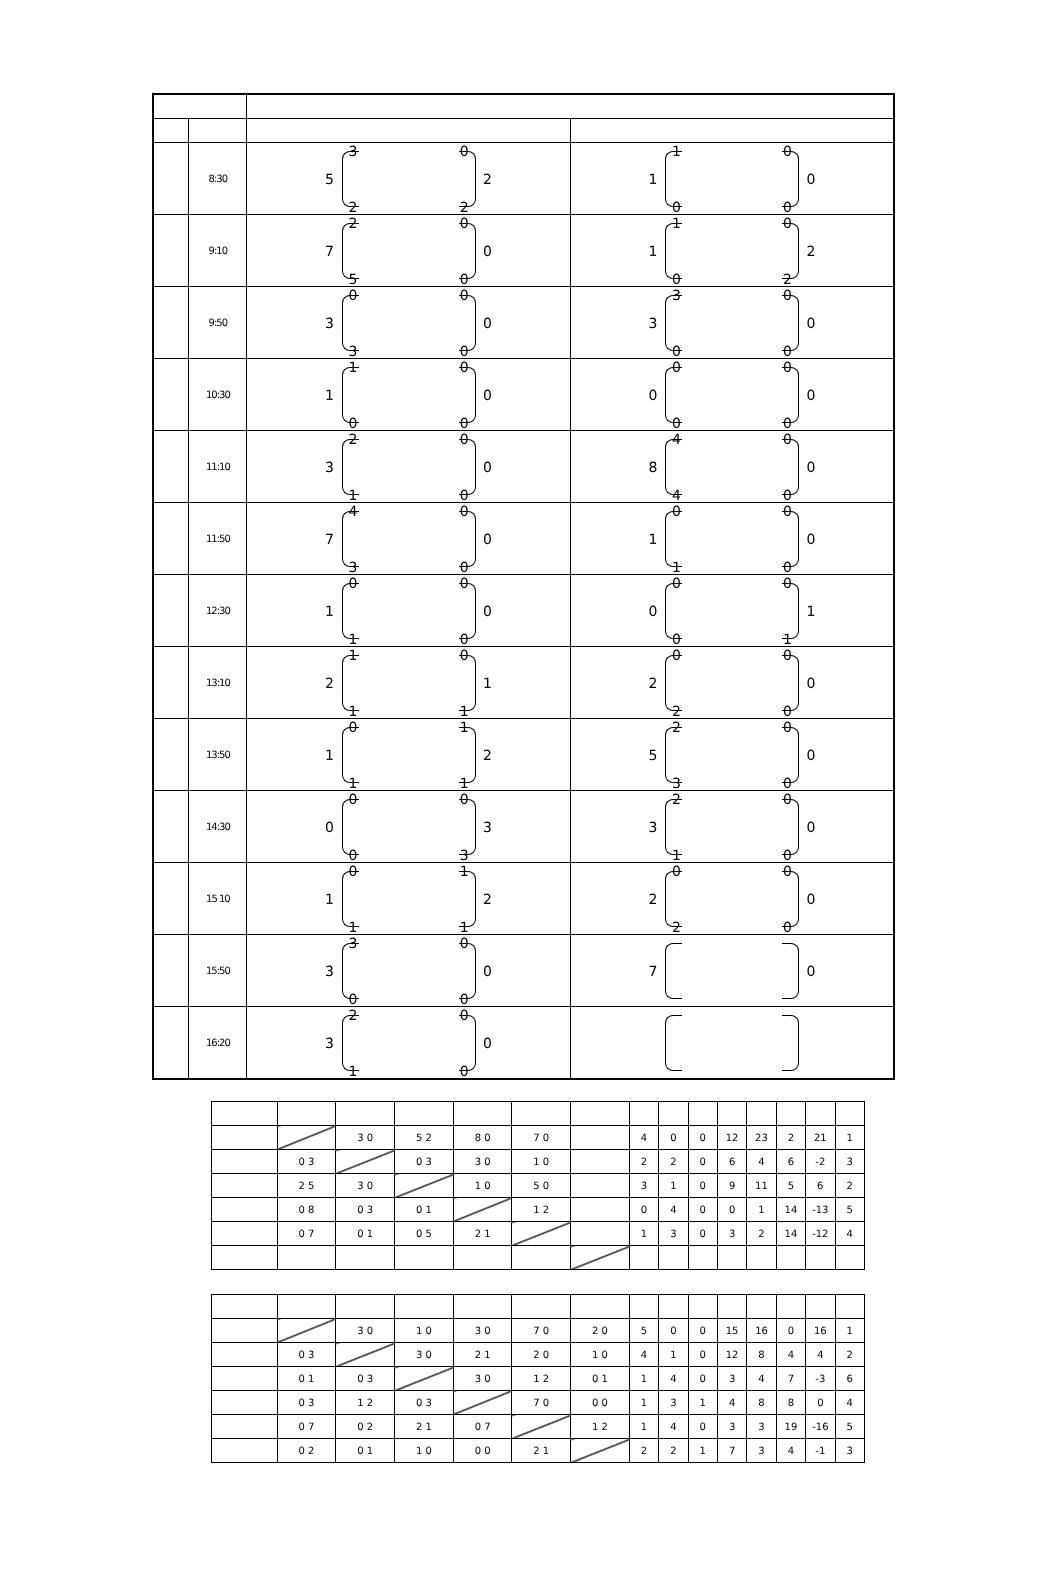| | 8:30 | 5 3 2 0 2 2 | 1 1 0 0 0 0 |
| | 9:10 | 7 2 5 0 0 0 | 1 1 0 0 2 2 |
| | 9:50 | 3 0 3 0 0 0 | 3 3 0 0 0 0 |
| | 10:30 | 1 1 0 0 0 0 | 0 0 0 0 0 0 |
| | 11:10 | 3 2 1 0 0 0 | 8 4 4 0 0 0 |
| | 11:50 | 7 4 3 0 0 0 | 1 0 1 0 0 0 |
| | 12:30 | 1 0 1 0 0 0 | 0 0 0 0 1 1 |
| | 13:10 | 2 1 1 0 1 1 | 2 0 2 0 0 0 |
| | 13:50 | 1 0 1 1 1 2 | 5 2 3 0 0 0 |
| | 14:30 | 0 0 0 0 3 3 | 3 2 1 0 0 0 |
| | 15 10 | 1 0 1 1 1 2 | 2 0 2 0 0 0 |
| | 15:50 | 3 3 0 0 0 0 | 7 0 |
| | 16:20 | 3 2 1 0 0 0 | |
| | | 3 0 | 5 2 | 8 0 | 7 0 | | 4 | 0 | 0 | 12 | 23 | 2 | 21 | 1 |
| | 0 3 | | 0 3 | 3 0 | 1 0 | | 2 | 2 | 0 | 6 | 4 | 6 | -2 | 3 |
| | 2 5 | 3 0 | | 1 0 | 5 0 | | 3 | 1 | 0 | 9 | 11 | 5 | 6 | 2 |
| | 0 8 | 0 3 | 0 1 | | 1 2 | | 0 | 4 | 0 | 0 | 1 | 14 | -13 | 5 |
| | 0 7 | 0 1 | 0 5 | 2 1 | | | 1 | 3 | 0 | 3 | 2 | 14 | -12 | 4 |
| | | 3 0 | 1 0 | 3 0 | 7 0 | 2 0 | 5 | 0 | 0 | 15 | 16 | 0 | 16 | 1 |
| | 0 3 | | 3 0 | 2 1 | 2 0 | 1 0 | 4 | 1 | 0 | 12 | 8 | 4 | 4 | 2 |
| | 0 1 | 0 3 | | 3 0 | 1 2 | 0 1 | 1 | 4 | 0 | 3 | 4 | 7 | -3 | 6 |
| | 0 3 | 1 2 | 0 3 | | 7 0 | 0 0 | 1 | 3 | 1 | 4 | 8 | 8 | 0 | 4 |
| | 0 7 | 0 2 | 2 1 | 0 7 | | 1 2 | 1 | 4 | 0 | 3 | 3 | 19 | -16 | 5 |
| | 0 2 | 0 1 | 1 0 | 0 0 | 2 1 | | 2 | 2 | 1 | 7 | 3 | 4 | -1 | 3 |